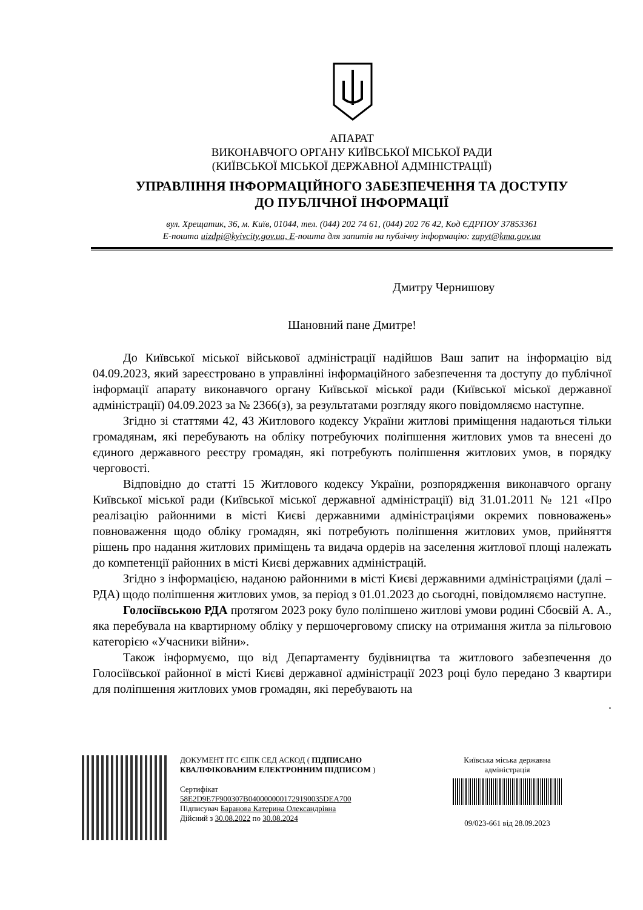АПАРАТ
ВИКОНАВЧОГО ОРГАНУ КИЇВСЬКОЇ МІСЬКОЇ РАДИ
(КИЇВСЬКОЇ МІСЬКОЇ ДЕРЖАВНОЇ АДМІНІСТРАЦІЇ)
УПРАВЛІННЯ ІНФОРМАЦІЙНОГО ЗАБЕЗПЕЧЕННЯ ТА ДОСТУПУ
ДО ПУБЛІЧНОЇ ІНФОРМАЦІЇ
вул. Хрещатик, 36, м. Київ, 01044, тел. (044) 202 74 61, (044) 202 76 42, Код ЄДРПОУ 37853361
E-пошта uizdpi@kyivcity.gov.ua, Е-пошта для запитів на публічну інформацію: zapyt@kma.gov.ua
Дмитру Чернишову
Шановний пане Дмитре!
До Київської міської військової адміністрації надійшов Ваш запит на інформацію від 04.09.2023, який зареєстровано в управлінні інформаційного забезпечення та доступу до публічної інформації апарату виконавчого органу Київської міської ради (Київської міської державної адміністрації) 04.09.2023 за № 2366(з), за результатами розгляду якого повідомляємо наступне.
Згідно зі статтями 42, 43 Житлового кодексу України житлові приміщення надаються тільки громадянам, які перебувають на обліку потребуючих поліпшення житлових умов та внесені до єдиного державного реєстру громадян, які потребують поліпшення житлових умов, в порядку черговості.
Відповідно до статті 15 Житлового кодексу України, розпорядження виконавчого органу Київської міської ради (Київської міської державної адміністрації) від 31.01.2011 № 121 «Про реалізацію районними в місті Києві державними адміністраціями окремих повноважень» повноваження щодо обліку громадян, які потребують поліпшення житлових умов, прийняття рішень про надання житлових приміщень та видача ордерів на заселення житлової площі належать до компетенції районних в місті Києві державних адміністрацій.
Згідно з інформацією, наданою районними в місті Києві державними адміністраціями (далі – РДА) щодо поліпшення житлових умов, за період з 01.01.2023 до сьогодні, повідомляємо наступне.
Голосіївською РДА протягом 2023 року було поліпшено житлові умови родині Сбоєвій А. А., яка перебувала на квартирному обліку у першочерговому списку на отримання житла за пільговою категорією «Учасники війни».
Також інформуємо, що від Департаменту будівництва та житлового забезпечення до Голосіївської районної в місті Києві державної адміністрації 2023 році було передано 3 квартири для поліпшення житлових умов громадян, які перебувають на
.
ДОКУМЕНТ ІТС ЄІПК СЕД АСКОД ( ПІДПИСАНО КВАЛІФІКОВАНИМ ЕЛЕКТРОННИМ ПІДПИСОМ )
Сертифікат
58E2D9E7F900307B0400000001729190035DEA700
Підписувач Баранова Катерина Олександрівна
Дійсний з 30.08.2022 по 30.08.2024
Київська міська державна адміністрація
09/023-661 від 28.09.2023